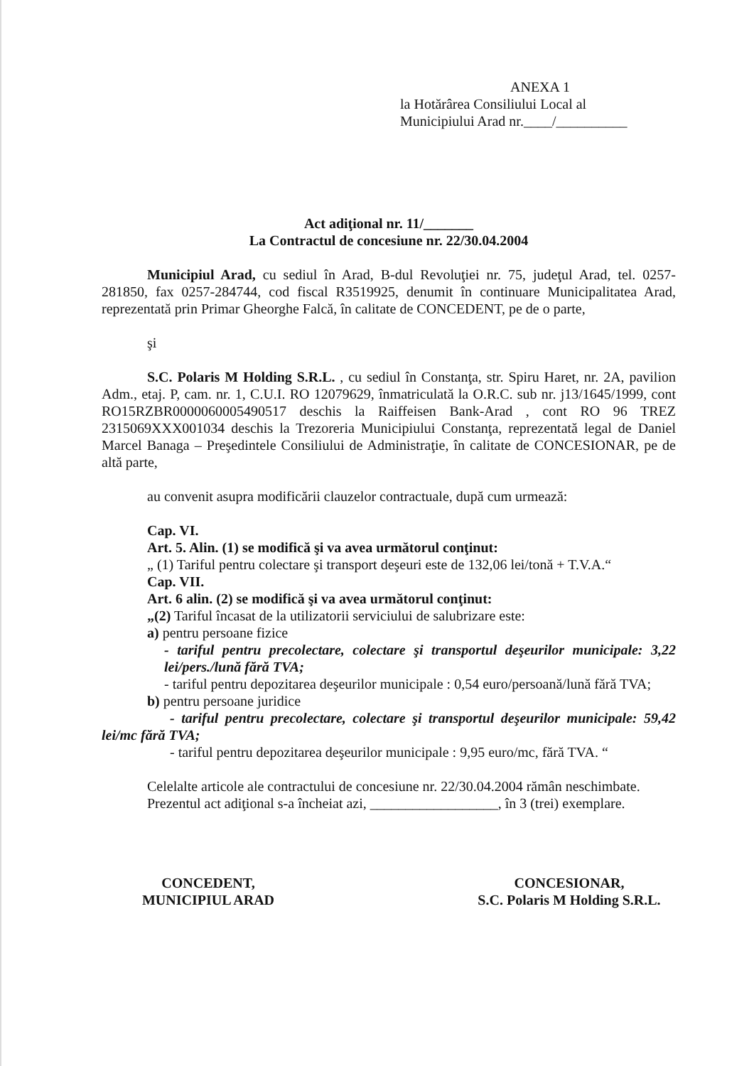ANEXA 1
la Hotărârea Consiliului Local al
Municipiului Arad nr.____/__________
Act adiţional nr. 11/_______
La Contractul de concesiune nr. 22/30.04.2004
Municipiul Arad, cu sediul în Arad, B-dul Revoluţiei nr. 75, judeţul Arad, tel. 0257-281850, fax 0257-284744, cod fiscal R3519925, denumit în continuare Municipalitatea Arad, reprezentată prin Primar Gheorghe Falcă, în calitate de CONCEDENT, pe de o parte,
şi
S.C. Polaris M Holding S.R.L. , cu sediul în Constanţa, str. Spiru Haret, nr. 2A, pavilion Adm., etaj. P, cam. nr. 1, C.U.I. RO 12079629, înmatriculată la O.R.C. sub nr. j13/1645/1999, cont RO15RZBR0000060005490517 deschis la Raiffeisen Bank-Arad , cont RO 96 TREZ 2315069XXX001034 deschis la Trezoreria Municipiului Constanţa, reprezentată legal de Daniel Marcel Banaga – Preşedintele Consiliului de Administraţie, în calitate de CONCESIONAR, pe de altă parte,
au convenit asupra modificării clauzelor contractuale, după cum urmează:
Cap. VI.
Art. 5. Alin. (1) se modifică şi va avea următorul conţinut:
„ (1) Tariful pentru colectare şi transport deşeuri este de 132,06 lei/tonă + T.V.A.“
Cap. VII.
Art. 6 alin. (2) se modifică şi va avea următorul conţinut:
„(2) Tariful încasat de la utilizatorii serviciului de salubrizare este:
a) pentru persoane fizice
- tariful pentru precolectare, colectare şi transportul deşeurilor municipale: 3,22 lei/pers./lună fără TVA;
- tariful pentru depozitarea deşeurilor municipale : 0,54 euro/persoană/lună fără TVA;
b) pentru persoane juridice
- tariful pentru precolectare, colectare şi transportul deşeurilor municipale: 59,42 lei/mc fără TVA;
- tariful pentru depozitarea deşeurilor municipale : 9,95 euro/mc, fără TVA. “
Celelalte articole ale contractului de concesiune nr. 22/30.04.2004 rămân neschimbate.
Prezentul act adiţional s-a încheiat azi, __________________, în 3 (trei) exemplare.
CONCEDENT,
MUNICIPIUL ARAD
CONCESIONAR,
S.C. Polaris M Holding S.R.L.